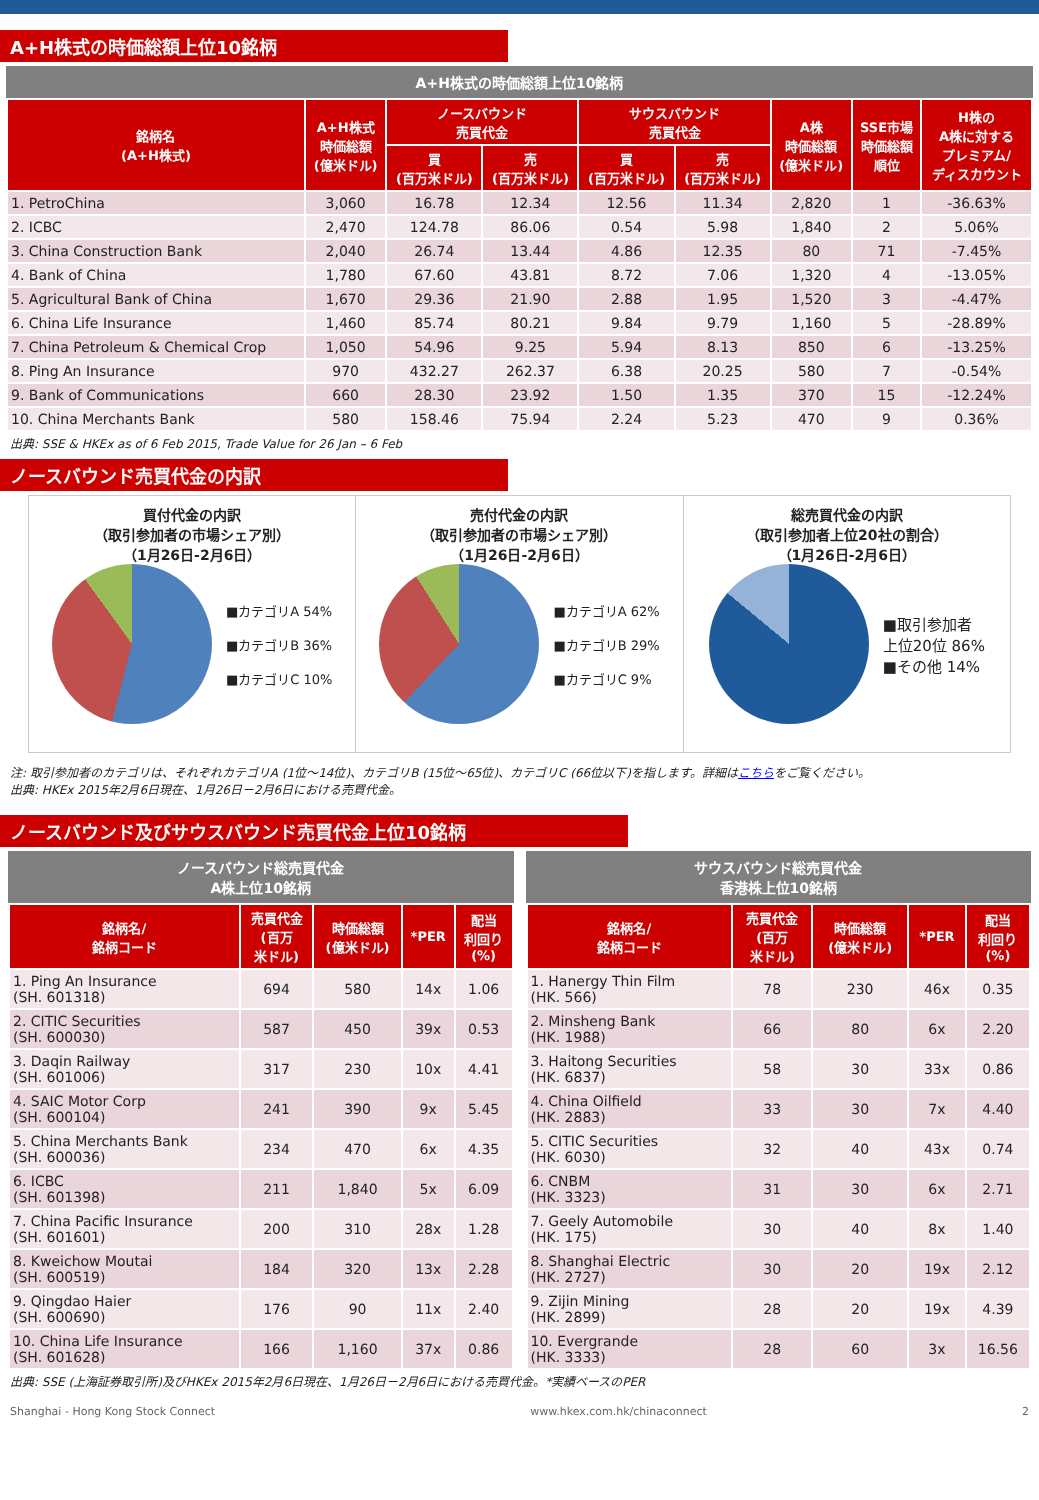A+H株式の時価総額上位10銘柄
A+H株式の時価総額上位10銘柄
| 銘柄名 (A+H株式) | A+H株式 時価総額 (億米ドル) | ノースバウンド 売買代金 | | サウスバウンド 売買代金 | | A株 時価総額 (億米ドル) | SSE市場 時価総額 順位 | H株の A株に対する プレミアム/ ディスカウント |
| --- | --- | --- | --- | --- | --- | --- | --- | --- |
| | | 買 (百万米ドル) | 売 (百万米ドル) | 買 (百万米ドル) | 売 (百万米ドル) | | | |
| 1. PetroChina | 3,060 | 16.78 | 12.34 | 12.56 | 11.34 | 2,820 | 1 | -36.63% |
| 2. ICBC | 2,470 | 124.78 | 86.06 | 0.54 | 5.98 | 1,840 | 2 | 5.06% |
| 3. China Construction Bank | 2,040 | 26.74 | 13.44 | 4.86 | 12.35 | 80 | 71 | -7.45% |
| 4. Bank of China | 1,780 | 67.60 | 43.81 | 8.72 | 7.06 | 1,320 | 4 | -13.05% |
| 5. Agricultural Bank of China | 1,670 | 29.36 | 21.90 | 2.88 | 1.95 | 1,520 | 3 | -4.47% |
| 6. China Life Insurance | 1,460 | 85.74 | 80.21 | 9.84 | 9.79 | 1,160 | 5 | -28.89% |
| 7. China Petroleum & Chemical Crop | 1,050 | 54.96 | 9.25 | 5.94 | 8.13 | 850 | 6 | -13.25% |
| 8. Ping An Insurance | 970 | 432.27 | 262.37 | 6.38 | 20.25 | 580 | 7 | -0.54% |
| 9. Bank of Communications | 660 | 28.30 | 23.92 | 1.50 | 1.35 | 370 | 15 | -12.24% |
| 10. China Merchants Bank | 580 | 158.46 | 75.94 | 2.24 | 5.23 | 470 | 9 | 0.36% |
出典: SSE & HKEx as of 6 Feb 2015, Trade Value for 26 Jan – 6 Feb
ノースバウンド売買代金の内訳
買付代金の内訳
（取引参加者の市場シェア別）
（1月26日-2月6日）
■カテゴリA 54%
■カテゴリB 36%
■カテゴリC 10%
売付代金の内訳
（取引参加者の市場シェア別）
（1月26日-2月6日）
■カテゴリA 62%
■カテゴリB 29%
■カテゴリC 9%
総売買代金の内訳
（取引参加者上位20社の割合）
（1月26日-2月6日）
■取引参加者
上位20位 86%
■その他 14%
注: 取引参加者のカテゴリは、それぞれカテゴリA (1位～14位)、カテゴリB (15位～65位)、カテゴリC (66位以下)を指します。詳細はこちらをご覧ください。
出典: HKEx 2015年2月6日現在、1月26日－2月6日における売買代金。
ノースバウンド及びサウスバウンド売買代金上位10銘柄
ノースバウンド総売買代金
A株上位10銘柄
| 銘柄名/ 銘柄コード | 売買代金 (百万 米ドル) | 時価総額 (億米ドル) | *PER | 配当 利回り (%) |
| --- | --- | --- | --- | --- |
| 1. Ping An Insurance (SH. 601318) | 694 | 580 | 14x | 1.06 |
| 2. CITIC Securities (SH. 600030) | 587 | 450 | 39x | 0.53 |
| 3. Daqin Railway (SH. 601006) | 317 | 230 | 10x | 4.41 |
| 4. SAIC Motor Corp (SH. 600104) | 241 | 390 | 9x | 5.45 |
| 5. China Merchants Bank (SH. 600036) | 234 | 470 | 6x | 4.35 |
| 6. ICBC (SH. 601398) | 211 | 1,840 | 5x | 6.09 |
| 7. China Pacific Insurance (SH. 601601) | 200 | 310 | 28x | 1.28 |
| 8. Kweichow Moutai (SH. 600519) | 184 | 320 | 13x | 2.28 |
| 9. Qingdao Haier (SH. 600690) | 176 | 90 | 11x | 2.40 |
| 10. China Life Insurance (SH. 601628) | 166 | 1,160 | 37x | 0.86 |
サウスバウンド総売買代金
香港株上位10銘柄
| 銘柄名/ 銘柄コード | 売買代金 (百万 米ドル) | 時価総額 (億米ドル) | *PER | 配当 利回り (%) |
| --- | --- | --- | --- | --- |
| 1. Hanergy Thin Film (HK. 566) | 78 | 230 | 46x | 0.35 |
| 2. Minsheng Bank (HK. 1988) | 66 | 80 | 6x | 2.20 |
| 3. Haitong Securities (HK. 6837) | 58 | 30 | 33x | 0.86 |
| 4. China Oilfield (HK. 2883) | 33 | 30 | 7x | 4.40 |
| 5. CITIC Securities (HK. 6030) | 32 | 40 | 43x | 0.74 |
| 6. CNBM (HK. 3323) | 31 | 30 | 6x | 2.71 |
| 7. Geely Automobile (HK. 175) | 30 | 40 | 8x | 1.40 |
| 8. Shanghai Electric (HK. 2727) | 30 | 20 | 19x | 2.12 |
| 9. Zijin Mining (HK. 2899) | 28 | 20 | 19x | 4.39 |
| 10. Evergrande (HK. 3333) | 28 | 60 | 3x | 16.56 |
出典: SSE (上海証券取引所)及びHKEx 2015年2月6日現在、1月26日－2月6日における売買代金。*実績ベースのPER
Shanghai - Hong Kong Stock Connect www.hkex.com.hk/chinaconnect 2